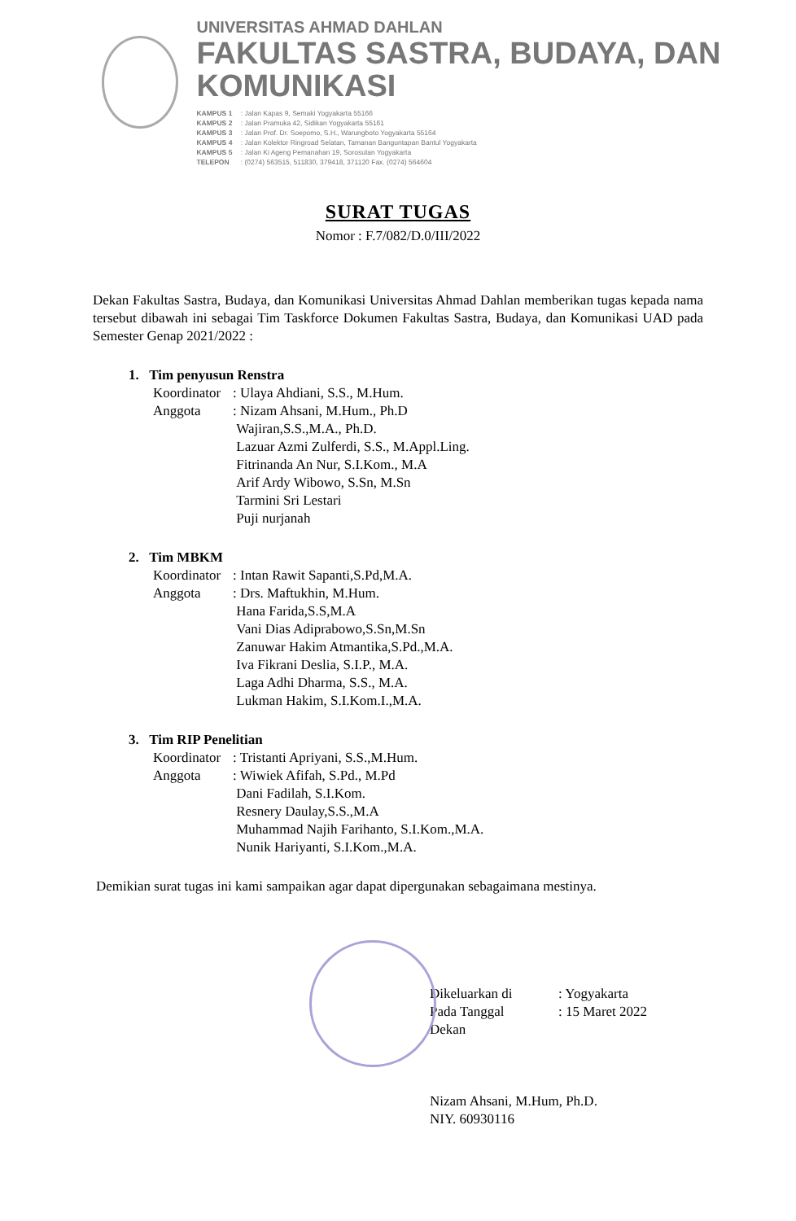UNIVERSITAS AHMAD DAHLAN
FAKULTAS SASTRA, BUDAYA, DAN KOMUNIKASI
KAMPUS 1 : Jalan Kapas 9, Semaki Yogyakarta 55166
KAMPUS 2 : Jalan Pramuka 42, Sidikan Yogyakarta 55161
KAMPUS 3 : Jalan Prof. Dr. Soepomo, S.H., Warungboto Yogyakarta 55164
KAMPUS 4 : Jalan Kolektor Ringroad Selatan, Tamanan Banguntapan Bantul Yogyakarta
KAMPUS 5 : Jalan Ki Ageng Pemanahan 19, Sorosutan Yogyakarta
TELEPON : (0274) 563515, 511830, 379418, 371120 Fax. (0274) 564604
SURAT TUGAS
Nomor : F.7/082/D.0/III/2022
Dekan Fakultas Sastra, Budaya, dan Komunikasi Universitas Ahmad Dahlan memberikan tugas kepada nama tersebut dibawah ini sebagai Tim Taskforce Dokumen Fakultas Sastra, Budaya, dan Komunikasi UAD pada Semester Genap 2021/2022 :
1. Tim penyusun Renstra
Koordinator: Ulaya Ahdiani, S.S., M.Hum.
Anggota: Nizam Ahsani, M.Hum., Ph.D
Wajiran,S.S.,M.A., Ph.D.
Lazuar Azmi Zulferdi, S.S., M.Appl.Ling.
Fitrinanda An Nur, S.I.Kom., M.A
Arif Ardy Wibowo, S.Sn, M.Sn
Tarmini Sri Lestari
Puji nurjanah
2. Tim MBKM
Koordinator: Intan Rawit Sapanti,S.Pd,M.A.
Anggota: Drs. Maftukhin, M.Hum.
Hana Farida,S.S,M.A
Vani Dias Adiprabowo,S.Sn,M.Sn
Zanuwar Hakim Atmantika,S.Pd.,M.A.
Iva Fikrani Deslia, S.I.P., M.A.
Laga Adhi Dharma, S.S., M.A.
Lukman Hakim, S.I.Kom.I.,M.A.
3. Tim RIP Penelitian
Koordinator: Tristanti Apriyani, S.S.,M.Hum.
Anggota: Wiwiek Afifah, S.Pd., M.Pd
Dani Fadilah, S.I.Kom.
Resnery Daulay,S.S.,M.A
Muhammad Najih Farihanto, S.I.Kom.,M.A.
Nunik Hariyanti, S.I.Kom.,M.A.
Demikian surat tugas ini kami sampaikan agar dapat dipergunakan sebagaimana mestinya.
Dikeluarkan di: Yogyakarta
Pada Tanggal: 15 Maret 2022
Dekan
Nizam Ahsani, M.Hum, Ph.D.
NIY. 60930116